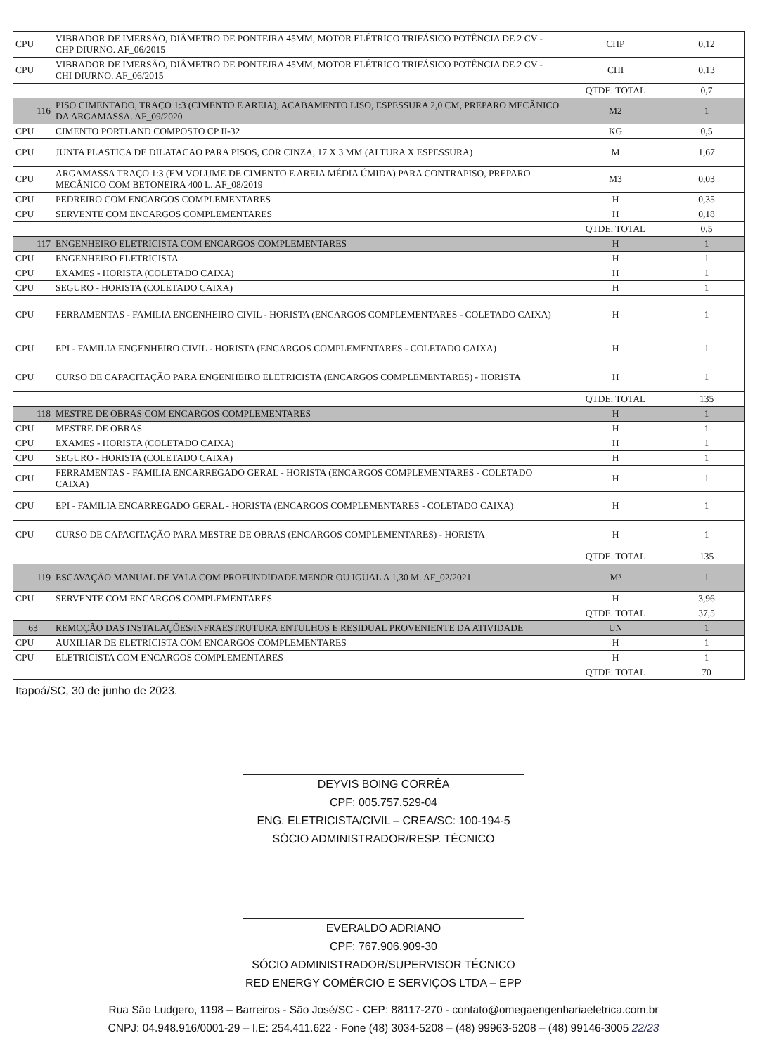| CPU | VIBRADOR DE IMERSÃO, DIÂMETRO DE PONTEIRA 45MM, MOTOR ELÉTRICO TRIFÁSICO POTÊNCIA DE 2 CV - CHP DIURNO. AF_06/2015 | CHP | 0,12 |
| CPU | VIBRADOR DE IMERSÃO, DIÂMETRO DE PONTEIRA 45MM, MOTOR ELÉTRICO TRIFÁSICO POTÊNCIA DE 2 CV - CHI DIURNO. AF_06/2015 | CHI | 0,13 |
| | | QTDE. TOTAL | 0,7 |
| 116 | PISO CIMENTADO, TRAÇO 1:3 (CIMENTO E AREIA), ACABAMENTO LISO, ESPESSURA 2,0 CM, PREPARO MECÂNICO DA ARGAMASSA. AF_09/2020 | M2 | 1 |
| CPU | CIMENTO PORTLAND COMPOSTO CP II-32 | KG | 0,5 |
| CPU | JUNTA PLASTICA DE DILATACAO PARA PISOS, COR CINZA, 17 X 3 MM (ALTURA X ESPESSURA) | M | 1,67 |
| CPU | ARGAMASSA TRAÇO 1:3 (EM VOLUME DE CIMENTO E AREIA MÉDIA ÚMIDA) PARA CONTRAPISO, PREPARO MECÂNICO COM BETONEIRA 400 L. AF_08/2019 | M3 | 0,03 |
| CPU | PEDREIRO COM ENCARGOS COMPLEMENTARES | H | 0,35 |
| CPU | SERVENTE COM ENCARGOS COMPLEMENTARES | H | 0,18 |
| | | QTDE. TOTAL | 0,5 |
| 117 | ENGENHEIRO ELETRICISTA COM ENCARGOS COMPLEMENTARES | H | 1 |
| CPU | ENGENHEIRO ELETRICISTA | H | 1 |
| CPU | EXAMES - HORISTA (COLETADO CAIXA) | H | 1 |
| CPU | SEGURO - HORISTA (COLETADO CAIXA) | H | 1 |
| CPU | FERRAMENTAS - FAMILIA ENGENHEIRO CIVIL - HORISTA (ENCARGOS COMPLEMENTARES - COLETADO CAIXA) | H | 1 |
| CPU | EPI - FAMILIA ENGENHEIRO CIVIL - HORISTA (ENCARGOS COMPLEMENTARES - COLETADO CAIXA) | H | 1 |
| CPU | CURSO DE CAPACITAÇÃO PARA ENGENHEIRO ELETRICISTA (ENCARGOS COMPLEMENTARES) - HORISTA | H | 1 |
| | | QTDE. TOTAL | 135 |
| 118 | MESTRE DE OBRAS COM ENCARGOS COMPLEMENTARES | H | 1 |
| CPU | MESTRE DE OBRAS | H | 1 |
| CPU | EXAMES - HORISTA (COLETADO CAIXA) | H | 1 |
| CPU | SEGURO - HORISTA (COLETADO CAIXA) | H | 1 |
| CPU | FERRAMENTAS - FAMILIA ENCARREGADO GERAL - HORISTA (ENCARGOS COMPLEMENTARES - COLETADO CAIXA) | H | 1 |
| CPU | EPI - FAMILIA ENCARREGADO GERAL - HORISTA (ENCARGOS COMPLEMENTARES - COLETADO CAIXA) | H | 1 |
| CPU | CURSO DE CAPACITAÇÃO PARA MESTRE DE OBRAS (ENCARGOS COMPLEMENTARES) - HORISTA | H | 1 |
| | | QTDE. TOTAL | 135 |
| 119 | ESCAVAÇÃO MANUAL DE VALA COM PROFUNDIDADE MENOR OU IGUAL A 1,30 M. AF_02/2021 | M³ | 1 |
| CPU | SERVENTE COM ENCARGOS COMPLEMENTARES | H | 3,96 |
| | | QTDE. TOTAL | 37,5 |
| 63 | REMOÇÃO DAS INSTALAÇÕES/INFRAESTRUTURA ENTULHOS E RESIDUAL PROVENIENTE DA ATIVIDADE | UN | 1 |
| CPU | AUXILIAR DE ELETRICISTA COM ENCARGOS COMPLEMENTARES | H | 1 |
| CPU | ELETRICISTA COM ENCARGOS COMPLEMENTARES | H | 1 |
| | | QTDE. TOTAL | 70 |
Itapoá/SC, 30 de junho de 2023.
DEYVIS BOING CORRÊA
CPF: 005.757.529-04
ENG. ELETRICISTA/CIVIL – CREA/SC: 100-194-5
SÓCIO ADMINISTRADOR/RESP. TÉCNICO
EVERALDO ADRIANO
CPF: 767.906.909-30
SÓCIO ADMINISTRADOR/SUPERVISOR TÉCNICO
RED ENERGY COMÉRCIO E SERVIÇOS LTDA – EPP
Rua São Ludgero, 1198 – Barreiros - São José/SC - CEP: 88117-270 - contato@omegaengenhariaeletrica.com.br
CNPJ: 04.948.916/0001-29 – I.E: 254.411.622 - Fone (48) 3034-5208 – (48) 99963-5208 – (48) 99146-3005 22/23